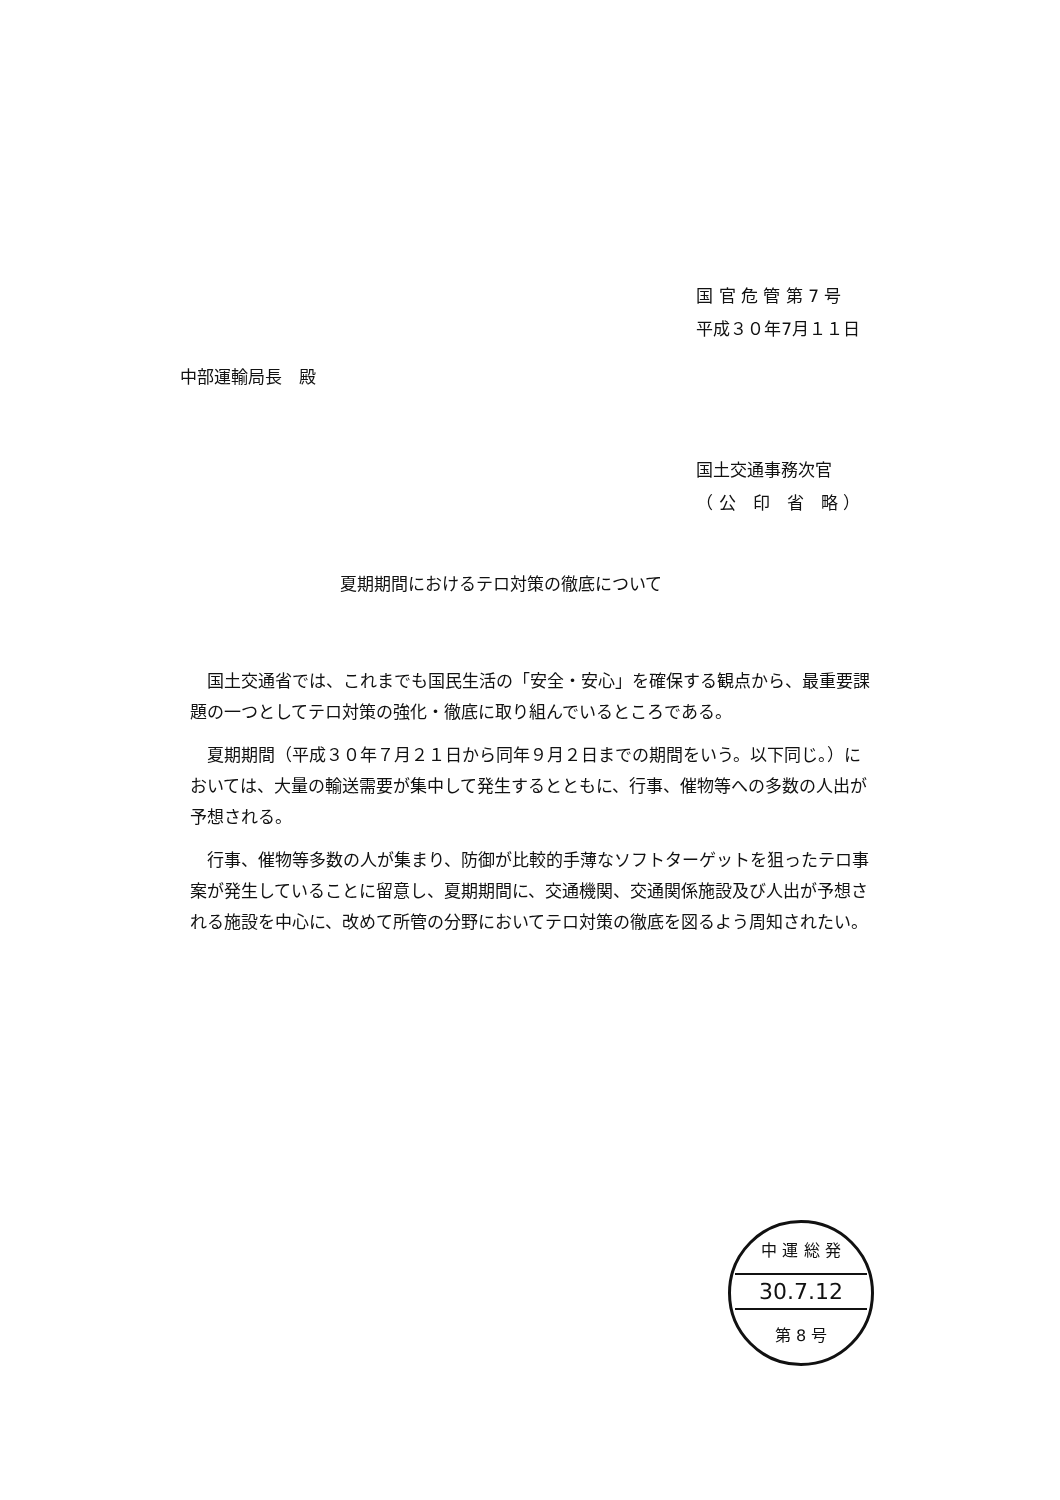国 官 危 管 第 7 号
平成３０年7月１１日
中部運輸局長　殿
国土交通事務次官
（ 公　印　省　略 ）
夏期期間におけるテロ対策の徹底について
国土交通省では、これまでも国民生活の「安全・安心」を確保する観点から、最重要課題の一つとしてテロ対策の強化・徹底に取り組んでいるところである。
夏期期間（平成３０年７月２１日から同年９月２日までの期間をいう。以下同じ。）においては、大量の輸送需要が集中して発生するとともに、行事、催物等への多数の人出が予想される。
行事、催物等多数の人が集まり、防御が比較的手薄なソフトターゲットを狙ったテロ事案が発生していることに留意し、夏期期間に、交通機関、交通関係施設及び人出が予想される施設を中心に、改めて所管の分野においてテロ対策の徹底を図るよう周知されたい。
中 運 総 発
30.7.12
第 8 号